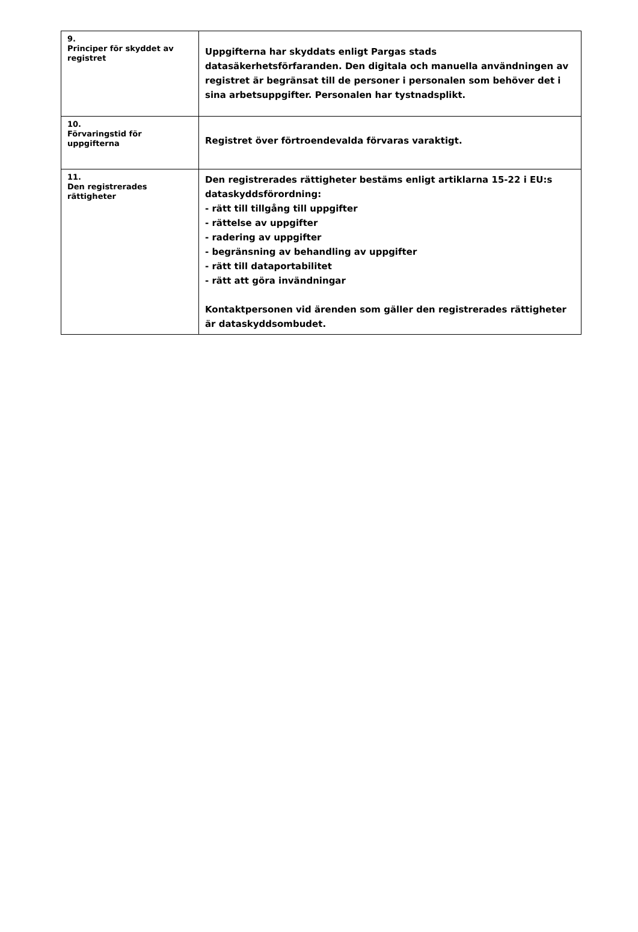| 9. Principer för skyddet av registret | Uppgifterna har skyddats enligt Pargas stads datasäkerhetsförfaranden. Den digitala och manuella användningen av registret är begränsat till de personer i personalen som behöver det i sina arbetsuppgifter. Personalen har tystnadsplikt. |
| 10. Förvaringstid för uppgifterna | Registret över förtroendevalda förvaras varaktigt. |
| 11. Den registrerades rättigheter | Den registrerades rättigheter bestäms enligt artiklarna 15-22 i EU:s dataskyddsförordning: - rätt till tillgång till uppgifter - rättelse av uppgifter - radering av uppgifter - begränsning av behandling av uppgifter - rätt till dataportabilitet - rätt att göra invändningar Kontaktpersonen vid ärenden som gäller den registrerades rättigheter är dataskyddsombudet. |